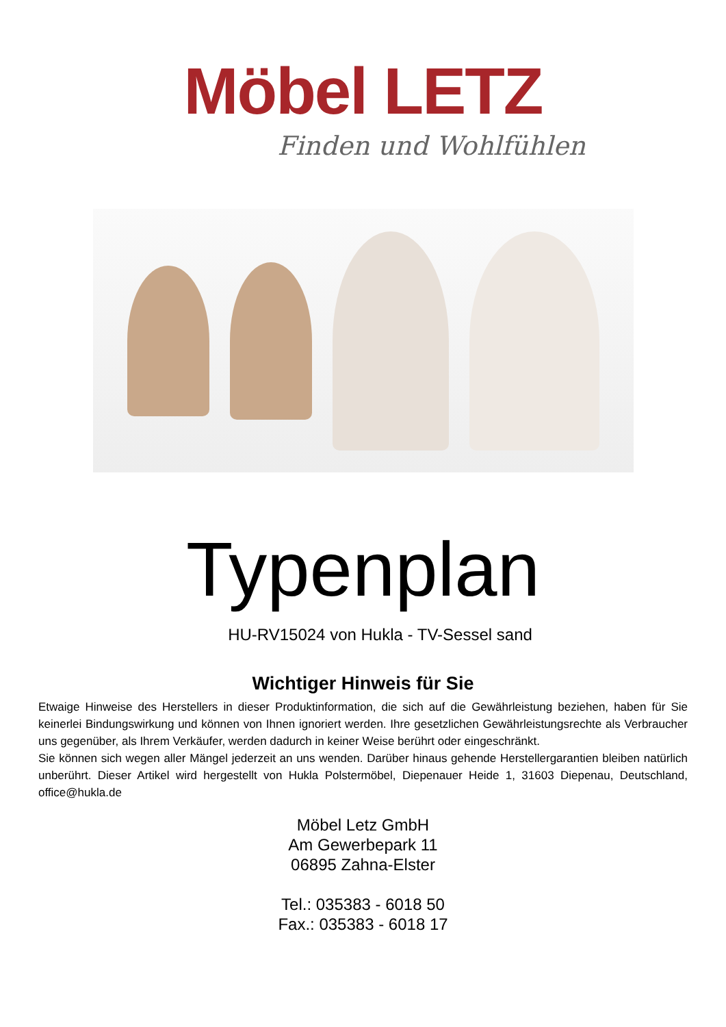Möbel LETZ
Finden und Wohlfühlen
Typenplan
HU-RV15024 von Hukla - TV-Sessel sand
Wichtiger Hinweis für Sie
Etwaige Hinweise des Herstellers in dieser Produktinformation, die sich auf die Gewährleistung beziehen, haben für Sie keinerlei Bindungswirkung und können von Ihnen ignoriert werden. Ihre gesetzlichen Gewährleistungsrechte als Verbraucher uns gegenüber, als Ihrem Verkäufer, werden dadurch in keiner Weise berührt oder eingeschränkt.
Sie können sich wegen aller Mängel jederzeit an uns wenden. Darüber hinaus gehende Herstellergarantien bleiben natürlich unberührt. Dieser Artikel wird hergestellt von Hukla Polstermöbel, Diepenauer Heide 1, 31603 Diepenau, Deutschland, office@hukla.de
Möbel Letz GmbH
Am Gewerbepark 11
06895 Zahna-Elster
Tel.: 035383 - 6018 50
Fax.: 035383 - 6018 17